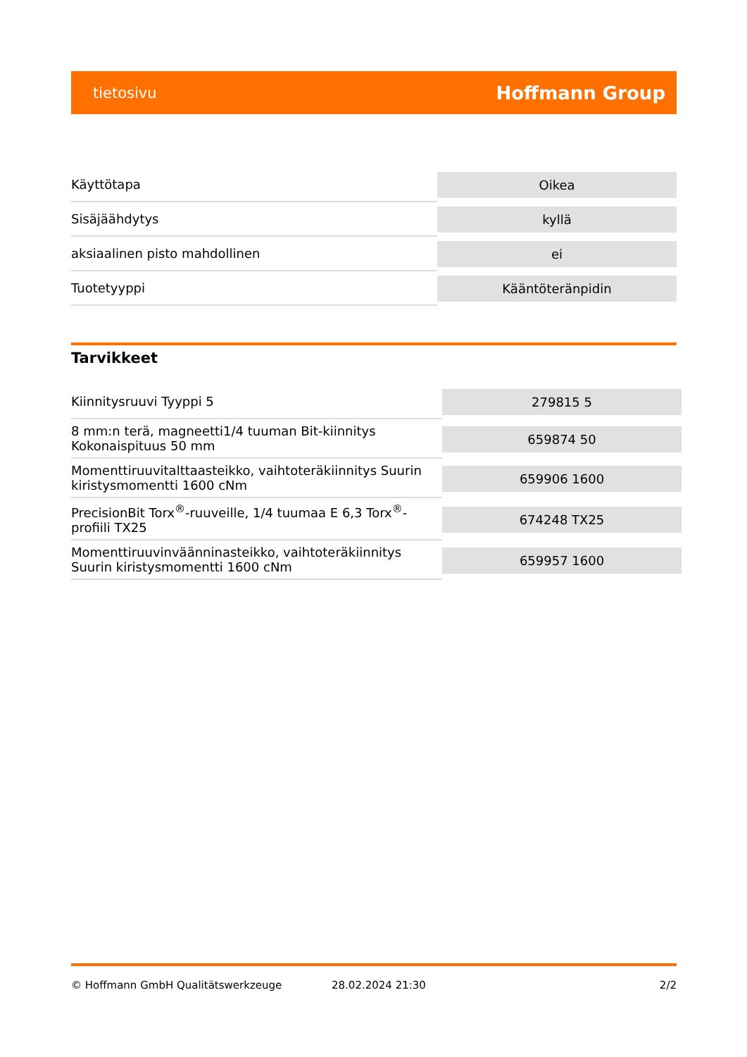tietosivu Hoffmann Group
| Käyttötapa | Oikea |
| Sisäjäähdytys | kyllä |
| aksiaalinen pisto mahdollinen | ei |
| Tuotetyyppi | Kääntöteränpidin |
Tarvikkeet
| Kiinnitysruuvi Tyyppi 5 | 279815 5 |
| 8 mm:n terä, magneetti1/4 tuuman Bit-kiinnitys Kokonaispituus 50 mm | 659874 50 |
| Momenttiruuvitalttaasteikko, vaihtoteräkiinnitys Suurin kiristysmomentti 1600 cNm | 659906 1600 |
| PrecisionBit Torx<sup>®</sup>-ruuveille, 1/4 tuumaa E 6,3 Torx<sup>®</sup>-profiili TX25 | 674248 TX25 |
| Momenttiruuvinväänninasteikko, vaihtoteräkiinnitys Suurin kiristysmomentti 1600 cNm | 659957 1600 |
© Hoffmann GmbH Qualitätswerkzeuge 28.02.2024 21:30 2/2